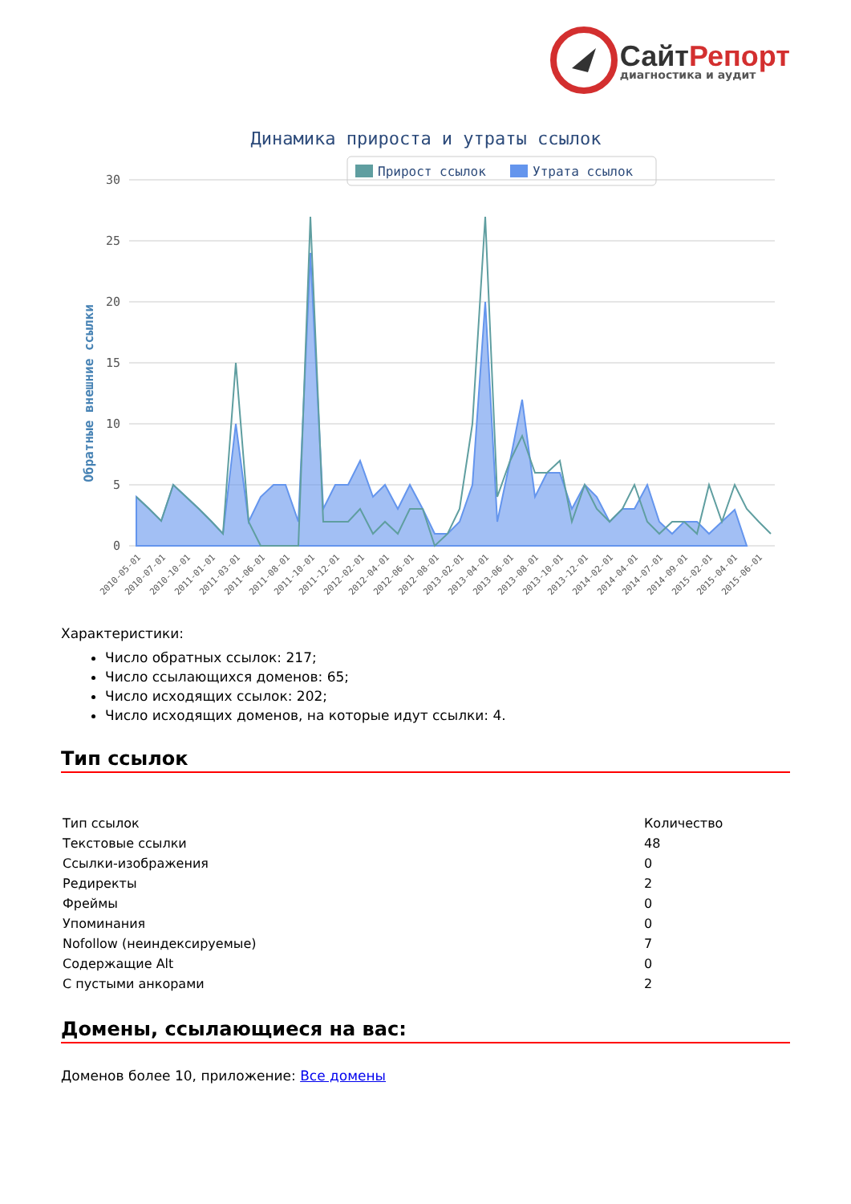СайтРепорт
диагностика и аудит
Динамика прироста и утраты ссылок
Прирост ссылок
Утрата ссылок
30
25
20
15
10
5
0
Обратные внешние ссылки
2010-05-01
2010-07-01
2010-10-01
2011-01-01
2011-03-01
2011-06-01
2011-08-01
2011-10-01
2011-12-01
2012-02-01
2012-04-01
2012-06-01
2012-08-01
2013-02-01
2013-04-01
2013-06-01
2013-08-01
2013-10-01
2013-12-01
2014-02-01
2014-04-01
2014-07-01
2014-09-01
2015-02-01
2015-04-01
2015-06-01
Характеристики:
Число обратных ссылок: 217;
Число ссылающихся доменов: 65;
Число исходящих ссылок: 202;
Число исходящих доменов, на которые идут ссылки: 4.
Тип ссылок
| Тип ссылок | Количество |
| --- | --- |
| Текстовые ссылки | 48 |
| Ссылки-изображения | 0 |
| Редиректы | 2 |
| Фреймы | 0 |
| Упоминания | 0 |
| Nofollow (неиндексируемые) | 7 |
| Содержащие Alt | 0 |
| С пустыми анкорами | 2 |
Домены, ссылающиеся на вас:
Доменов более 10, приложение: Все домены